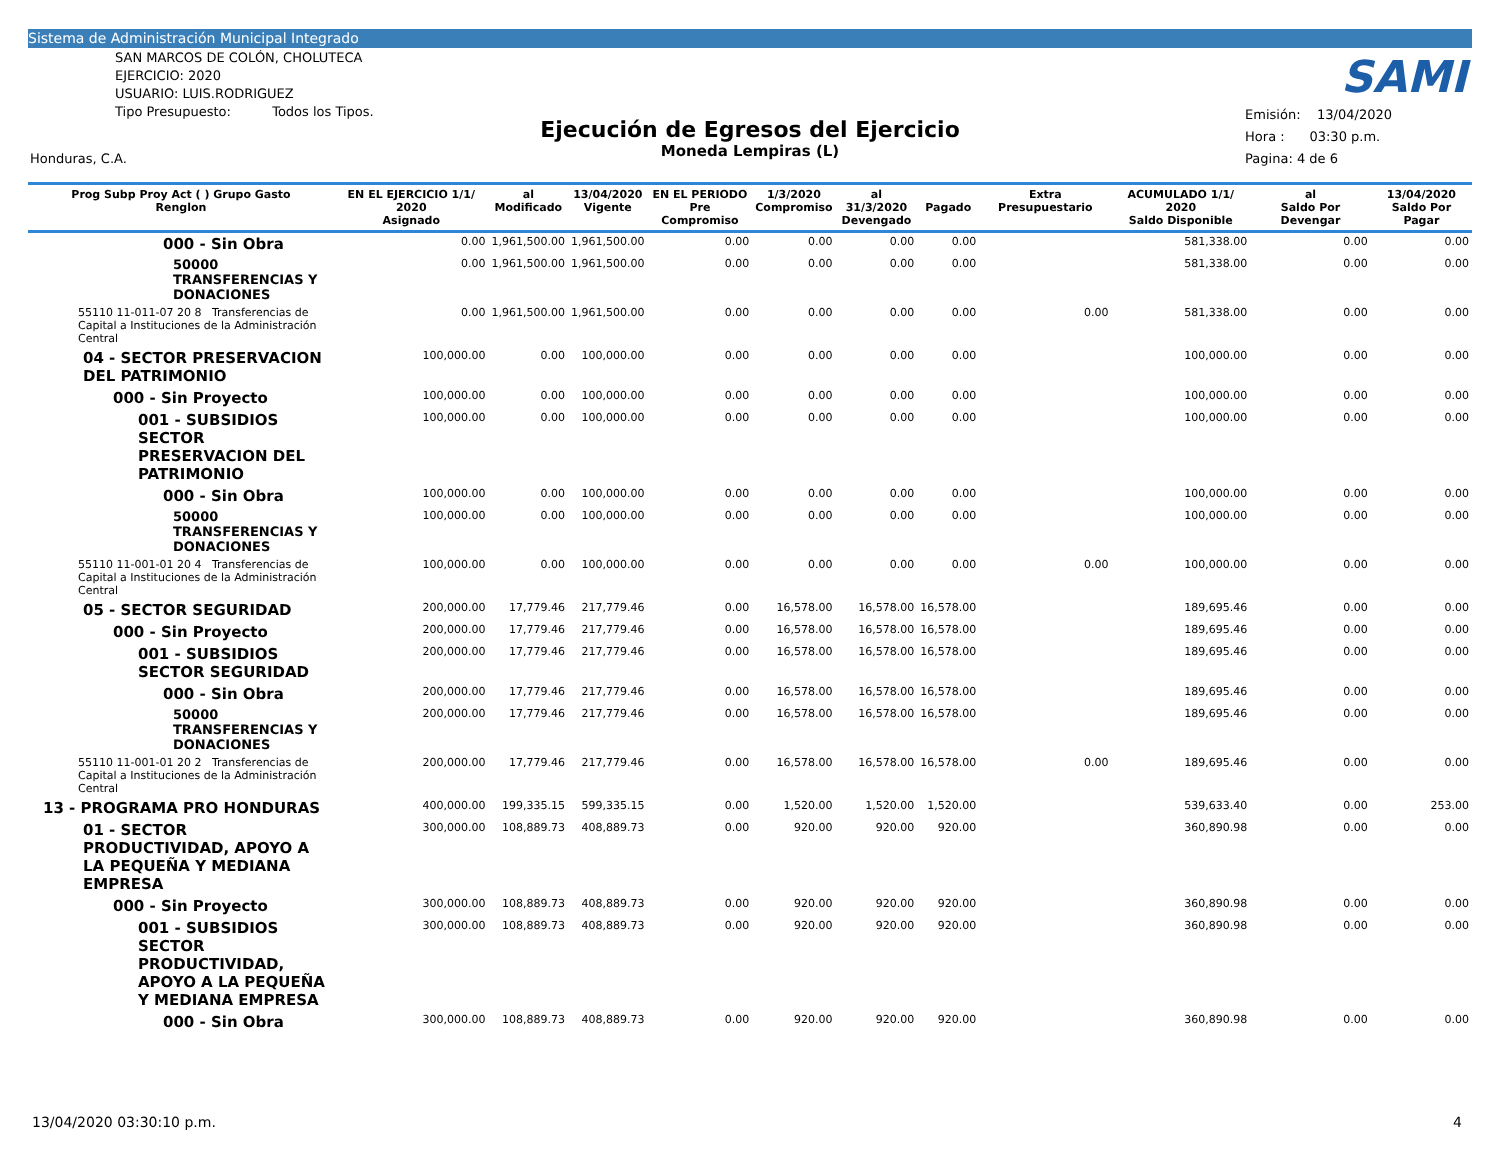Sistema de Administración Municipal Integrado
SAN MARCOS DE COLÓN, CHOLUTECA
EJERCICIO: 2020
USUARIO: LUIS.RODRIGUEZ
Tipo Presupuesto: Todos los Tipos.
SAMI
Ejecución de Egresos del Ejercicio
Moneda Lempiras (L)
Emisión: 13/04/2020
Hora : 03:30 p.m.
Pagina: 4 de 6
Honduras, C.A.
| Prog Subp Proy Act ( ) Grupo Gasto Renglon | EN EL EJERCICIO 1/1/ 2020 Asignado | al Modificado | 13/04/2020 Vigente | EN EL PERIODO Pre Compromiso | 1/3/2020 Compromiso | al 31/3/2020 Devengado | Pagado | Extra Presupuestario | ACUMULADO 1/1/ 2020 Saldo Disponible | al Saldo Por Devengar | 13/04/2020 Saldo Por Pagar |
| --- | --- | --- | --- | --- | --- | --- | --- | --- | --- | --- | --- |
| 000 - Sin Obra | 0.00 | 1,961,500.00 | 1,961,500.00 | 0.00 | 0.00 | 0.00 | 0.00 | | 581,338.00 | 0.00 | 0.00 |
| 50000 TRANSFERENCIAS Y DONACIONES | 0.00 | 1,961,500.00 | 1,961,500.00 | 0.00 | 0.00 | 0.00 | 0.00 | | 581,338.00 | 0.00 | 0.00 |
| 55110 11-011-07 20 8 Transferencias de Capital a Instituciones de la Administración Central | 0.00 | 1,961,500.00 | 1,961,500.00 | 0.00 | 0.00 | 0.00 | 0.00 | 0.00 | 581,338.00 | 0.00 | 0.00 |
| 04 - SECTOR PRESERVACION DEL PATRIMONIO | 100,000.00 | 0.00 | 100,000.00 | 0.00 | 0.00 | 0.00 | 0.00 | | 100,000.00 | 0.00 | 0.00 |
| 000 - Sin Proyecto | 100,000.00 | 0.00 | 100,000.00 | 0.00 | 0.00 | 0.00 | 0.00 | | 100,000.00 | 0.00 | 0.00 |
| 001 - SUBSIDIOS SECTOR PRESERVACION DEL PATRIMONIO | 100,000.00 | 0.00 | 100,000.00 | 0.00 | 0.00 | 0.00 | 0.00 | | 100,000.00 | 0.00 | 0.00 |
| 000 - Sin Obra | 100,000.00 | 0.00 | 100,000.00 | 0.00 | 0.00 | 0.00 | 0.00 | | 100,000.00 | 0.00 | 0.00 |
| 50000 TRANSFERENCIAS Y DONACIONES | 100,000.00 | 0.00 | 100,000.00 | 0.00 | 0.00 | 0.00 | 0.00 | | 100,000.00 | 0.00 | 0.00 |
| 55110 11-001-01 20 4 Transferencias de Capital a Instituciones de la Administración Central | 100,000.00 | 0.00 | 100,000.00 | 0.00 | 0.00 | 0.00 | 0.00 | 0.00 | 100,000.00 | 0.00 | 0.00 |
| 05 - SECTOR SEGURIDAD | 200,000.00 | 17,779.46 | 217,779.46 | 0.00 | 16,578.00 | 16,578.00 | 16,578.00 | | 189,695.46 | 0.00 | 0.00 |
| 000 - Sin Proyecto | 200,000.00 | 17,779.46 | 217,779.46 | 0.00 | 16,578.00 | 16,578.00 | 16,578.00 | | 189,695.46 | 0.00 | 0.00 |
| 001 - SUBSIDIOS SECTOR SEGURIDAD | 200,000.00 | 17,779.46 | 217,779.46 | 0.00 | 16,578.00 | 16,578.00 | 16,578.00 | | 189,695.46 | 0.00 | 0.00 |
| 000 - Sin Obra | 200,000.00 | 17,779.46 | 217,779.46 | 0.00 | 16,578.00 | 16,578.00 | 16,578.00 | | 189,695.46 | 0.00 | 0.00 |
| 50000 TRANSFERENCIAS Y DONACIONES | 200,000.00 | 17,779.46 | 217,779.46 | 0.00 | 16,578.00 | 16,578.00 | 16,578.00 | | 189,695.46 | 0.00 | 0.00 |
| 55110 11-001-01 20 2 Transferencias de Capital a Instituciones de la Administración Central | 200,000.00 | 17,779.46 | 217,779.46 | 0.00 | 16,578.00 | 16,578.00 | 16,578.00 | 0.00 | 189,695.46 | 0.00 | 0.00 |
| 13 - PROGRAMA PRO HONDURAS | 400,000.00 | 199,335.15 | 599,335.15 | 0.00 | 1,520.00 | 1,520.00 | 1,520.00 | | 539,633.40 | 0.00 | 253.00 |
| 01 - SECTOR PRODUCTIVIDAD, APOYO A LA PEQUEÑA Y MEDIANA EMPRESA | 300,000.00 | 108,889.73 | 408,889.73 | 0.00 | 920.00 | 920.00 | 920.00 | | 360,890.98 | 0.00 | 0.00 |
| 000 - Sin Proyecto | 300,000.00 | 108,889.73 | 408,889.73 | 0.00 | 920.00 | 920.00 | 920.00 | | 360,890.98 | 0.00 | 0.00 |
| 001 - SUBSIDIOS SECTOR PRODUCTIVIDAD, APOYO A LA PEQUEÑA Y MEDIANA EMPRESA | 300,000.00 | 108,889.73 | 408,889.73 | 0.00 | 920.00 | 920.00 | 920.00 | | 360,890.98 | 0.00 | 0.00 |
| 000 - Sin Obra | 300,000.00 | 108,889.73 | 408,889.73 | 0.00 | 920.00 | 920.00 | 920.00 | | 360,890.98 | 0.00 | 0.00 |
13/04/2020 03:30:10 p.m. 4